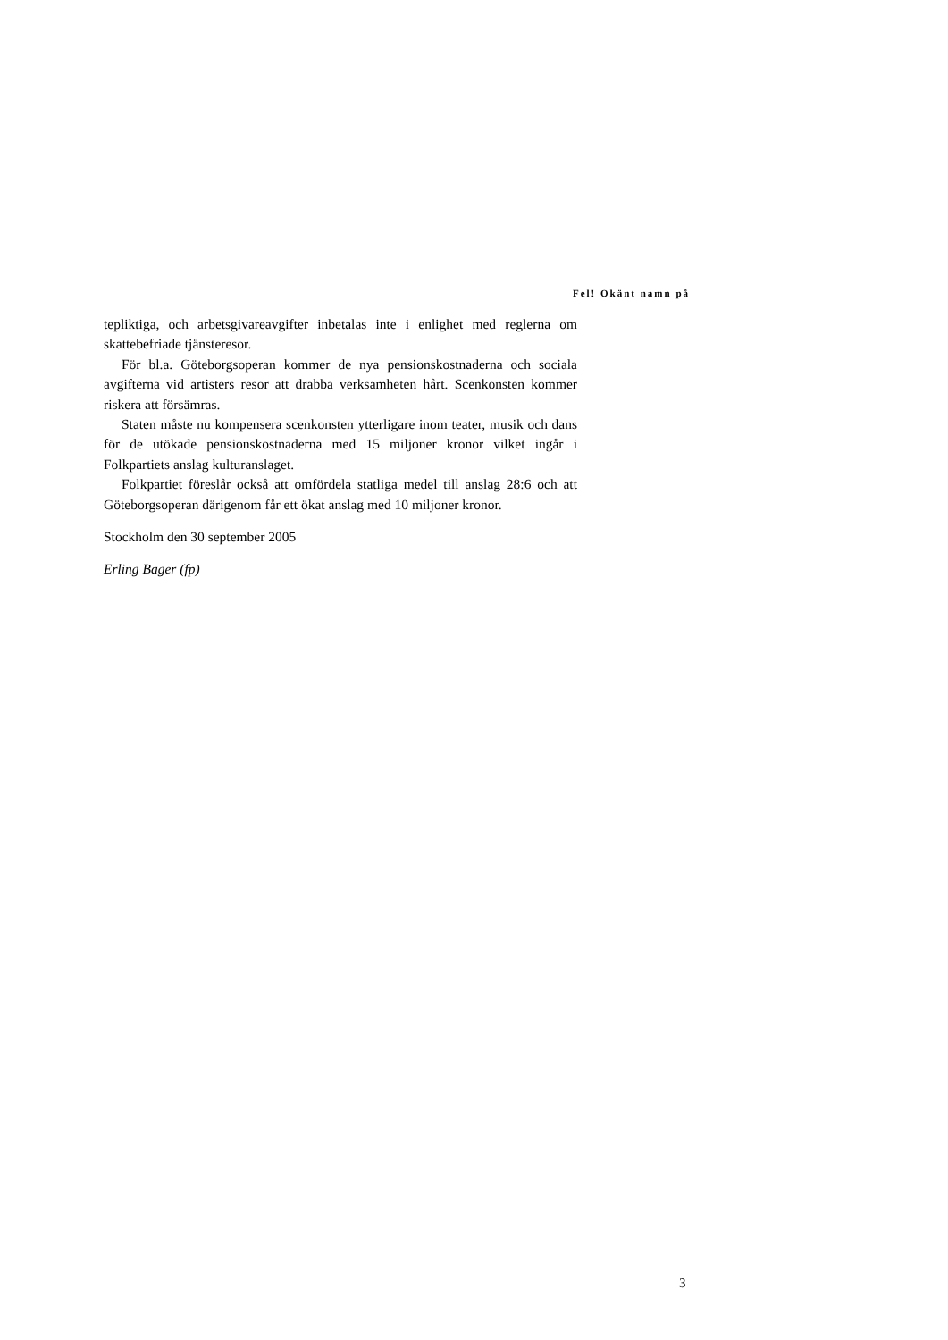Fel! Okänt namn på
tepliktiga, och arbetsgivareavgifter inbetalas inte i enlighet med reglerna om skattebefriade tjänsteresor.
För bl.a. Göteborgsoperan kommer de nya pensionskostnaderna och soci­ala avgifterna vid artisters resor att drabba verksamheten hårt. Scenkonsten kommer riskera att försämras.
Staten måste nu kompensera scenkonsten ytterligare inom teater, musik och dans för de utökade pensionskostnaderna med 15 miljoner kronor vilket ingår i Folkpartiets anslag kulturanslaget.
Folkpartiet föreslår också att omfördela statliga medel till anslag 28:6 och att Göteborgsoperan därigenom får ett ökat anslag med 10 miljoner kronor.
Stockholm den 30 september 2005
Erling Bager (fp)
3